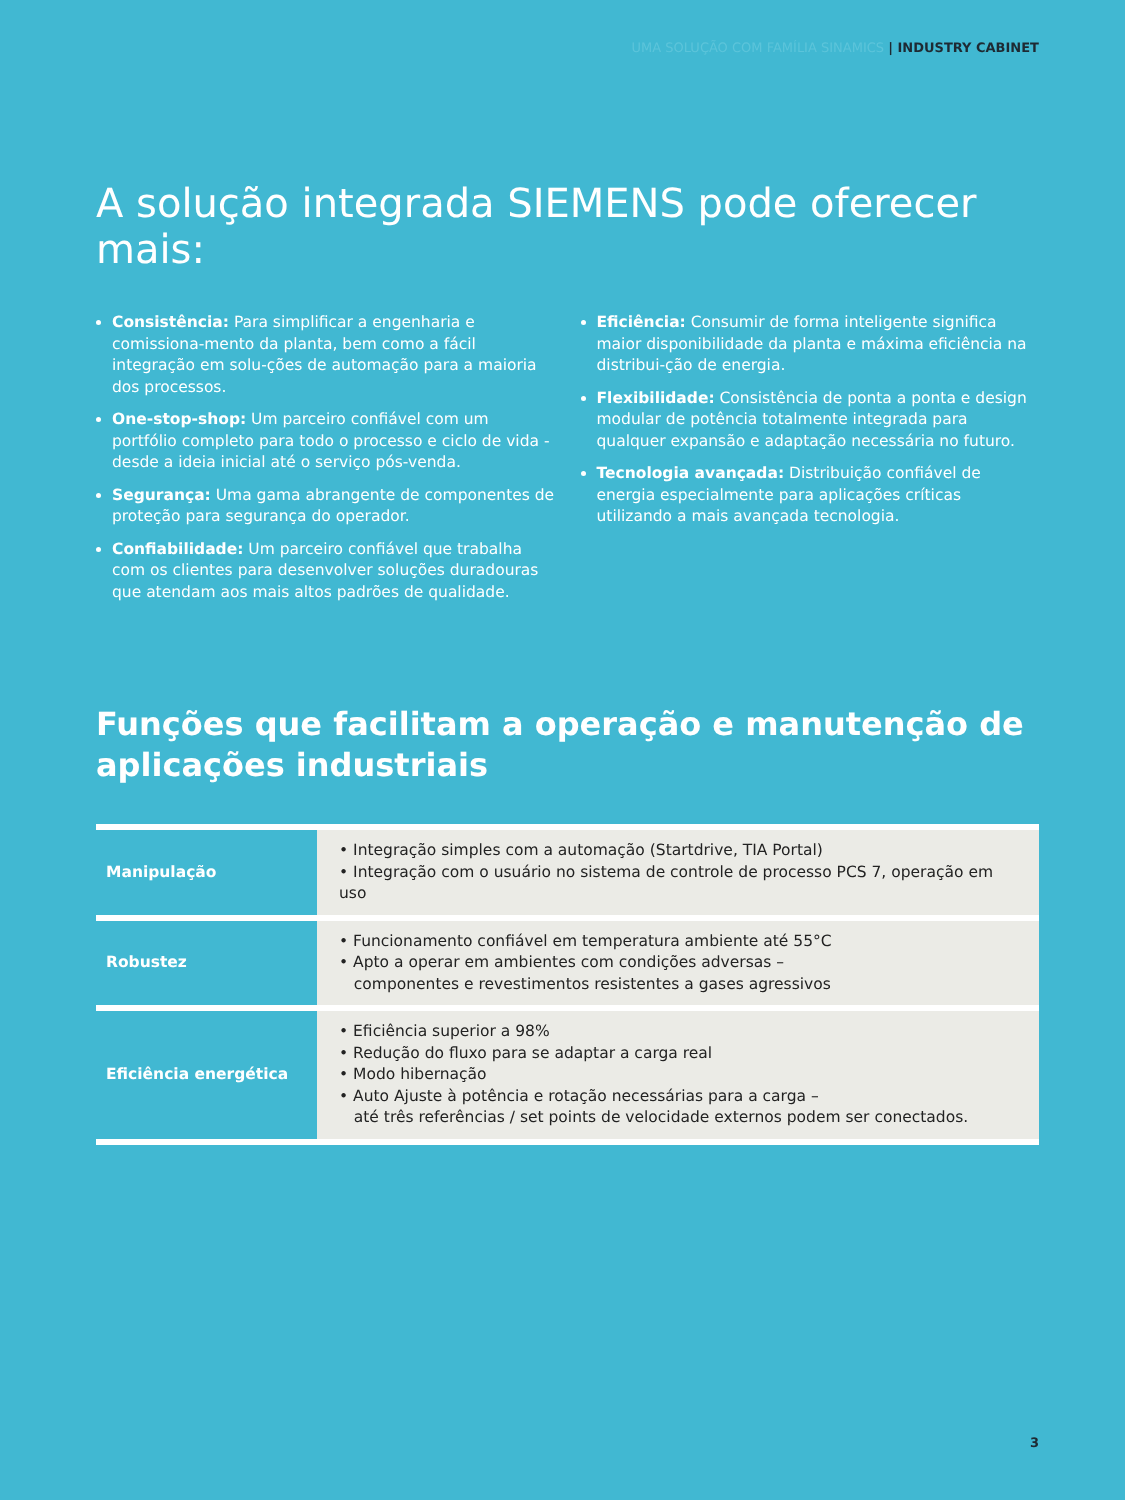UMA SOLUÇÃO COM FAMÍLIA SINAMICS | INDUSTRY CABINET
A solução integrada SIEMENS pode oferecer mais:
Consistência: Para simplificar a engenharia e comissiona-mento da planta, bem como a fácil integração em solu-ções de automação para a maioria dos processos.
One-stop-shop: Um parceiro confiável com um portfólio completo para todo o processo e ciclo de vida - desde a ideia inicial até o serviço pós-venda.
Segurança: Uma gama abrangente de componentes de proteção para segurança do operador.
Confiabilidade: Um parceiro confiável que trabalha com os clientes para desenvolver soluções duradouras que atendam aos mais altos padrões de qualidade.
Eficiência: Consumir de forma inteligente significa maior disponibilidade da planta e máxima eficiência na distribui-ção de energia.
Flexibilidade: Consistência de ponta a ponta e design modular de potência totalmente integrada para qualquer expansão e adaptação necessária no futuro.
Tecnologia avançada: Distribuição confiável de energia especialmente para aplicações críticas utilizando a mais avançada tecnologia.
Funções que facilitam a operação e manutenção de aplicações industriais
| Manipulação | • Integração simples com a automação (Startdrive, TIA Portal) • Integração com o usuário no sistema de controle de processo PCS 7, operação em uso |
| Robustez | • Funcionamento confiável em temperatura ambiente até 55°C • Apto a operar em ambientes com condições adversas – componentes e revestimentos resistentes a gases agressivos |
| Eficiência energética | • Eficiência superior a 98% • Redução do fluxo para se adaptar a carga real • Modo hibernação • Auto Ajuste à potência e rotação necessárias para a carga – até três referências / set points de velocidade externos podem ser conectados. |
3